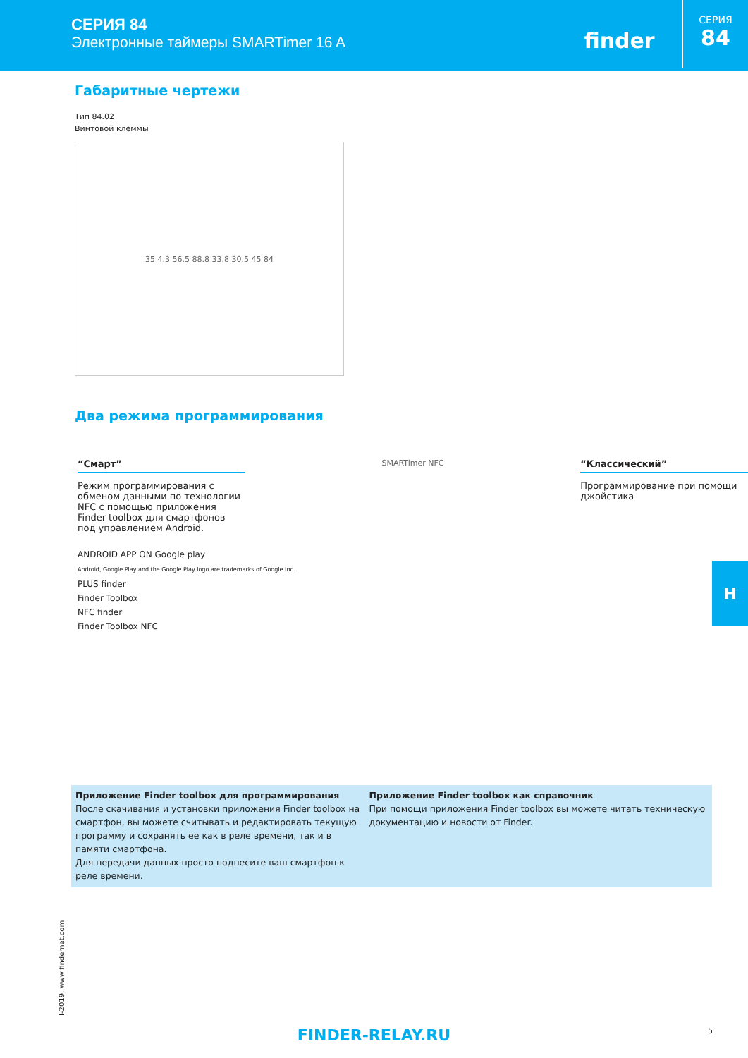СЕРИЯ 84
Электронные таймеры SMARTimer 16 A
finder
СЕРИЯ
84
Габаритные чертежи
Тип 84.02
Винтовой клеммы
35 4.3 56.5 88.8 33.8 30.5 45 84
Два режима программирования
“Смарт”
Режим программирования с обменом данными по технологии NFC с помощью приложения Finder toolbox для смартфонов под управлением Android.
SMARTimer NFC
“Классический”
Программирование при помощи джойстика
ANDROID APP ON Google play
Android, Google Play and the Google Play logo are trademarks of Google Inc.
PLUS finder
Finder Toolbox
NFC finder
Finder Toolbox NFC
H
Приложение Finder toolbox для программирования
После скачивания и установки приложения Finder toolbox на смартфон, вы можете считывать и редактировать текущую программу и сохранять ее как в реле времени, так и в памяти смартфона.
Для передачи данных просто поднесите ваш смартфон к реле времени.
Приложение Finder toolbox как справочник
При помощи приложения Finder toolbox вы можете читать техническую документацию и новости от Finder.
I-2019, www.findernet.com
FINDER-RELAY.RU 5